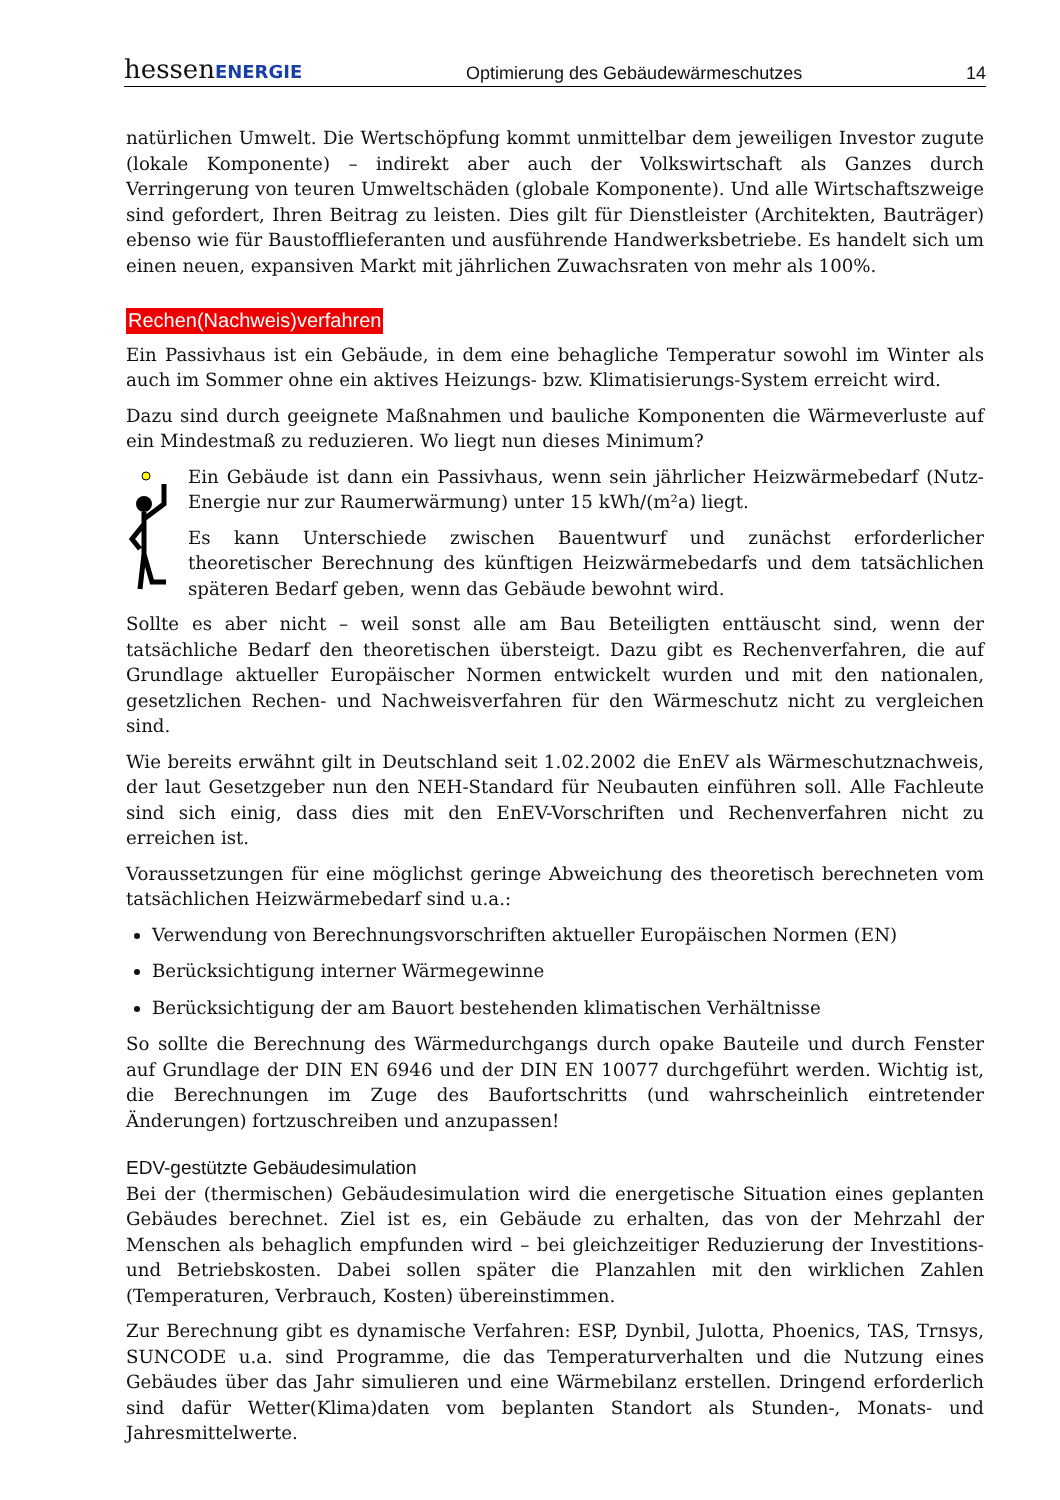hessenENERGIE Optimierung des Gebäudewärmeschutzes 14
natürlichen Umwelt. Die Wertschöpfung kommt unmittelbar dem jeweiligen Investor zugute (lokale Komponente) – indirekt aber auch der Volkswirtschaft als Ganzes durch Verringerung von teuren Umweltschäden (globale Komponente). Und alle Wirtschaftszweige sind gefordert, Ihren Beitrag zu leisten. Dies gilt für Dienstleister (Architekten, Bauträger) ebenso wie für Baustofflieferanten und ausführende Handwerksbetriebe. Es handelt sich um einen neuen, expansiven Markt mit jährlichen Zuwachsraten von mehr als 100%.
Rechen(Nachweis)verfahren
Ein Passivhaus ist ein Gebäude, in dem eine behagliche Temperatur sowohl im Winter als auch im Sommer ohne ein aktives Heizungs- bzw. Klimatisierungs-System erreicht wird.
Dazu sind durch geeignete Maßnahmen und bauliche Komponenten die Wärmeverluste auf ein Mindestmaß zu reduzieren. Wo liegt nun dieses Minimum?
Ein Gebäude ist dann ein Passivhaus, wenn sein jährlicher Heizwärmebedarf (Nutz-Energie nur zur Raumerwärmung) unter 15 kWh/(m²a) liegt.
Es kann Unterschiede zwischen Bauentwurf und zunächst erforderlicher theoretischer Berechnung des künftigen Heizwärmebedarfs und dem tatsächlichen späteren Bedarf geben, wenn das Gebäude bewohnt wird.
Sollte es aber nicht – weil sonst alle am Bau Beteiligten enttäuscht sind, wenn der tatsächliche Bedarf den theoretischen übersteigt. Dazu gibt es Rechenverfahren, die auf Grundlage aktueller Europäischer Normen entwickelt wurden und mit den nationalen, gesetzlichen Rechen- und Nachweisverfahren für den Wärmeschutz nicht zu vergleichen sind.
Wie bereits erwähnt gilt in Deutschland seit 1.02.2002 die EnEV als Wärmeschutznachweis, der laut Gesetzgeber nun den NEH-Standard für Neubauten einführen soll. Alle Fachleute sind sich einig, dass dies mit den EnEV-Vorschriften und Rechenverfahren nicht zu erreichen ist.
Voraussetzungen für eine möglichst geringe Abweichung des theoretisch berechneten vom tatsächlichen Heizwärmebedarf sind u.a.:
Verwendung von Berechnungsvorschriften aktueller Europäischen Normen (EN)
Berücksichtigung interner Wärmegewinne
Berücksichtigung der am Bauort bestehenden klimatischen Verhältnisse
So sollte die Berechnung des Wärmedurchgangs durch opake Bauteile und durch Fenster auf Grundlage der DIN EN 6946 und der DIN EN 10077 durchgeführt werden. Wichtig ist, die Berechnungen im Zuge des Baufortschritts (und wahrscheinlich eintretender Änderungen) fortzuschreiben und anzupassen!
EDV-gestützte Gebäudesimulation
Bei der (thermischen) Gebäudesimulation wird die energetische Situation eines geplanten Gebäudes berechnet. Ziel ist es, ein Gebäude zu erhalten, das von der Mehrzahl der Menschen als behaglich empfunden wird – bei gleichzeitiger Reduzierung der Investitions- und Betriebskosten. Dabei sollen später die Planzahlen mit den wirklichen Zahlen (Temperaturen, Verbrauch, Kosten) übereinstimmen.
Zur Berechnung gibt es dynamische Verfahren: ESP, Dynbil, Julotta, Phoenics, TAS, Trnsys, SUNCODE u.a. sind Programme, die das Temperaturverhalten und die Nutzung eines Gebäudes über das Jahr simulieren und eine Wärmebilanz erstellen. Dringend erforderlich sind dafür Wetter(Klima)daten vom beplanten Standort als Stunden-, Monats- und Jahresmittelwerte.